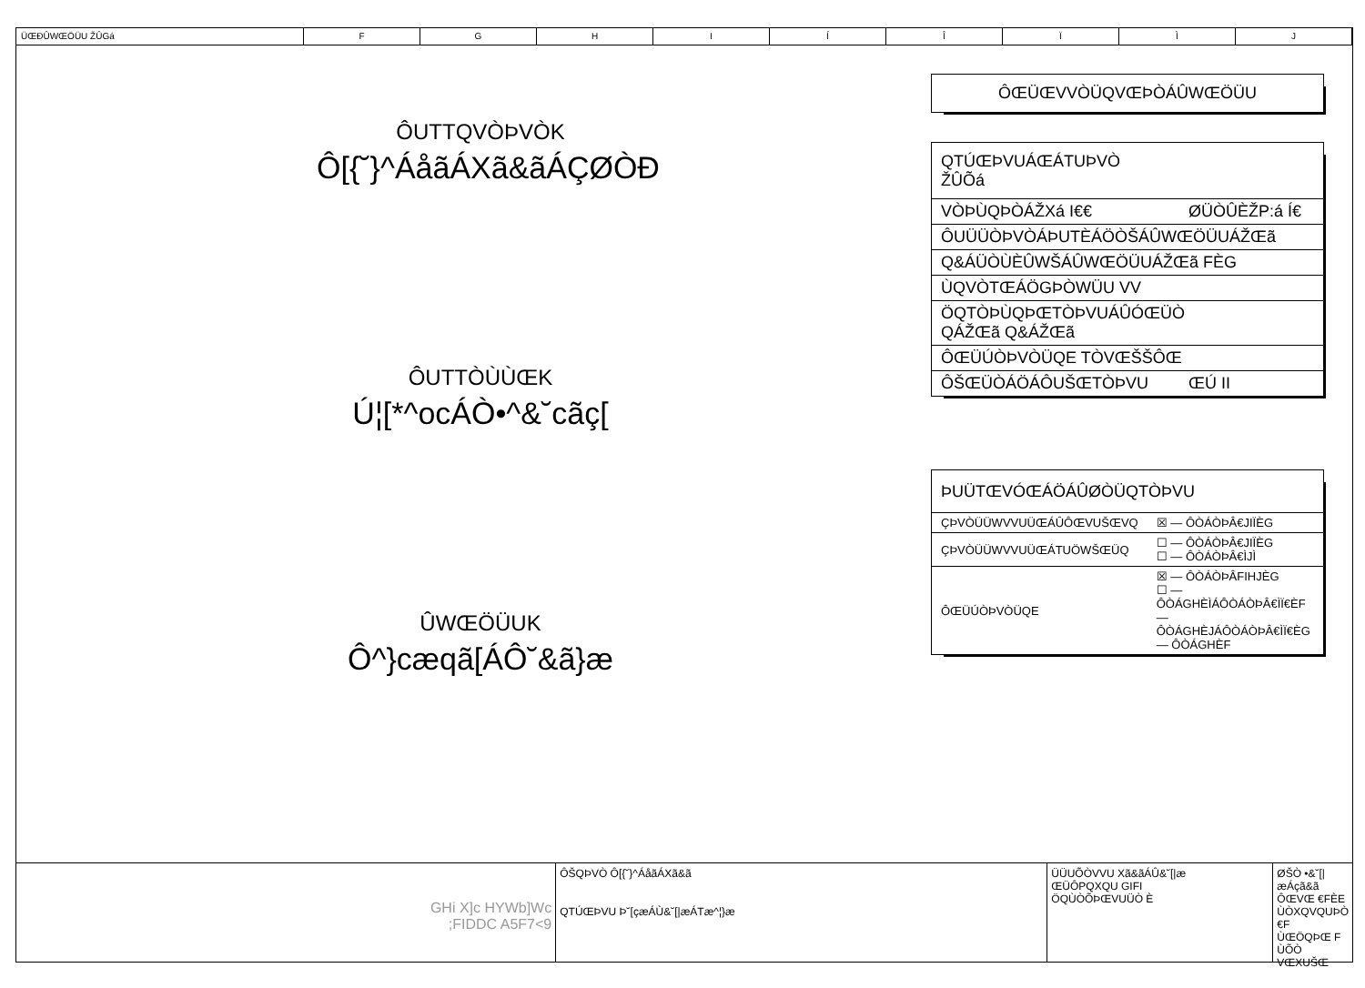ÜŒÐÛWŒÖÜU ŽÛGá F G H I Í Î Ï Ì J
ÔUTTQVÒÞVÒK
Ô[{˘}^ÁåãÁXã&ãÁÇØÒÐ
ÔUTTÒÙÙŒK
Ú¦[*^ocÁÒ•^&˘cãç[
ÛWŒÖÜUK
Ô^}cæqã[ÁÔ˘&ã}æ
ÔŒÜŒVVÒÜQVŒÞÒÁÛWŒÖÜU
| QTÚŒÞVUÁŒÁTUÞVÒ ŽÛÕá | |
| VÒÞÙQÞÒÁŽXá I€€ | ØÜÒÛÈŽP:á Í€ |
| ÔUÜÜÒÞVÒÁÞUTÈÁÖÒŠÁÛWŒÖÜUÁŽŒã | |
| Q&ÁÜÒÙÈÛWŠÁÛWŒÖÜUÁŽŒã FÈG | |
| ÙQVÒTŒÁÖGÞÒWÜU VV | |
| ÖQTÒÞÙQÞŒTÒÞVUÁÛÓŒÜÒ QÁŽŒã Q&ÁŽŒã | |
| ÔŒÜÚÒÞVÒÜQE TÒVŒŠŠÔŒ | |
| ÔŠŒÜÒÁÖÁÔUŠŒTÒÞVU | ŒÚ II |
| ÞUÜTŒVÓŒÁÖÁÛØÒÜQTÒÞVU | |
| ÇÞVÒÜÜWVVUÜŒÁÛÔŒVUŠŒVQ | ☒ — ÔÒÁÒÞÂ€JIÏÈG |
| ÇÞVÒÜÜWVVUÜŒÁTUÖWŠŒÜQ | ☐ — ÔÒÁÒÞÂ€JIÏÈG ☐ — ÔÒÁÒÞÂ€ÌJÌ |
| ÔŒÜÚÒÞVÒÜQE | ☒ — ÔÒÁÒÞÂFIHJÈG ☐ — ÔÒÁGHÈÌÁÔÒÁÒÞÂ€ÌÏ€ÈF — ÔÒÁGHÈJÁÔÒÁÒÞÂ€ÌÏ€ÈG — ÔÒÁGHÈF |
GHi X]c HYWb]Wc
;FIDDC A5F7<9
ÔŠQÞVÒ Ô[{˘}^ÁåãÁXã&ã
QTÚŒÞVU Þ˘[çæÁÙ&˘[|æÁTæ^¦}æ
ÜÜUÕÒVVU Xã&ãÁÛ&˘[|æ
ŒÜÔPQXQU GIFI
ÖQÙÒÕÞŒVUÜÒ È
ØŠÒ •&˘[|æÁçã&ã
ÔŒVŒ €FÈE ÙÒXQVQUÞÒ €F
ÙŒÖQÞŒ F ÙÕÒ
VŒXUŠŒ